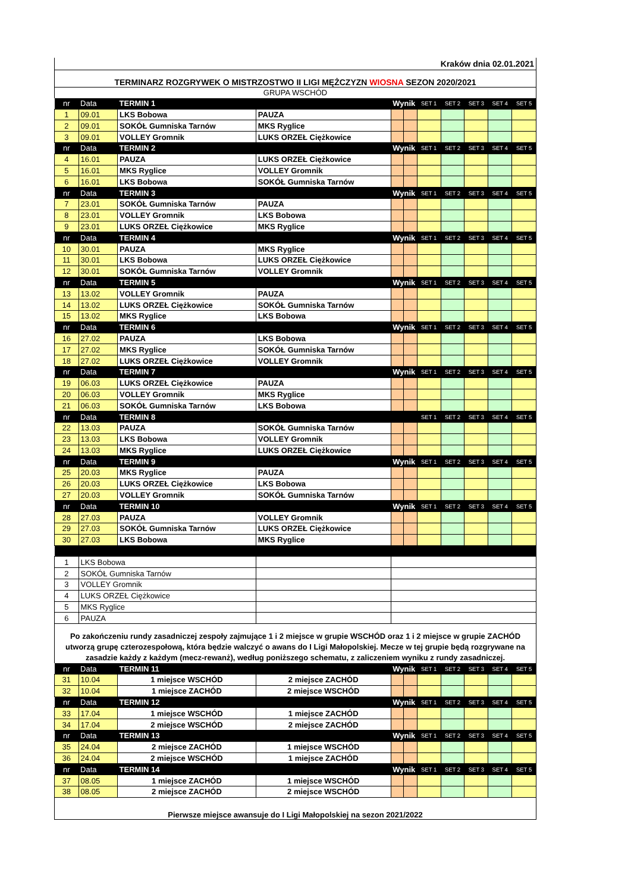| Kraków dnia 02.01.2021 | | | | | | | | | | |
| TERMINARZ ROZGRYWEK O MISTRZOSTWO II LIGI MĘŻCZYZN WIOSNA SEZON 2020/2021 | | | | | | | | | | |
| GRUPA WSCHÓD | | | | | | | | | | |
| nr | Data | TERMIN 1 | | Wynik | | SET 1 | SET 2 | SET 3 | SET 4 | SET 5 |
| 1 | 09.01 | LKS Bobowa | PAUZA | | | | | | | |
| 2 | 09.01 | SOKÓŁ Gumniska Tarnów | MKS Ryglice | | | | | | | |
| 3 | 09.01 | VOLLEY Gromnik | LUKS ORZEŁ Ciężkowice | | | | | | | |
| nr | Data | TERMIN 2 | | Wynik | | SET 1 | SET 2 | SET 3 | SET 4 | SET 5 |
| 4 | 16.01 | PAUZA | LUKS ORZEŁ Ciężkowice | | | | | | | |
| 5 | 16.01 | MKS Ryglice | VOLLEY Gromnik | | | | | | | |
| 6 | 16.01 | LKS Bobowa | SOKÓŁ Gumniska Tarnów | | | | | | | |
| nr | Data | TERMIN 3 | | Wynik | | SET 1 | SET 2 | SET 3 | SET 4 | SET 5 |
| 7 | 23.01 | SOKÓŁ Gumniska Tarnów | PAUZA | | | | | | | |
| 8 | 23.01 | VOLLEY Gromnik | LKS Bobowa | | | | | | | |
| 9 | 23.01 | LUKS ORZEŁ Ciężkowice | MKS Ryglice | | | | | | | |
| nr | Data | TERMIN 4 | | Wynik | | SET 1 | SET 2 | SET 3 | SET 4 | SET 5 |
| 10 | 30.01 | PAUZA | MKS Ryglice | | | | | | | |
| 11 | 30.01 | LKS Bobowa | LUKS ORZEŁ Ciężkowice | | | | | | | |
| 12 | 30.01 | SOKÓŁ Gumniska Tarnów | VOLLEY Gromnik | | | | | | | |
| nr | Data | TERMIN 5 | | Wynik | | SET 1 | SET 2 | SET 3 | SET 4 | SET 5 |
| 13 | 13.02 | VOLLEY Gromnik | PAUZA | | | | | | | |
| 14 | 13.02 | LUKS ORZEŁ Ciężkowice | SOKÓŁ Gumniska Tarnów | | | | | | | |
| 15 | 13.02 | MKS Ryglice | LKS Bobowa | | | | | | | |
| nr | Data | TERMIN 6 | | Wynik | | SET 1 | SET 2 | SET 3 | SET 4 | SET 5 |
| 16 | 27.02 | PAUZA | LKS Bobowa | | | | | | | |
| 17 | 27.02 | MKS Ryglice | SOKÓŁ Gumniska Tarnów | | | | | | | |
| 18 | 27.02 | LUKS ORZEŁ Ciężkowice | VOLLEY Gromnik | | | | | | | |
| nr | Data | TERMIN 7 | | Wynik | | SET 1 | SET 2 | SET 3 | SET 4 | SET 5 |
| 19 | 06.03 | LUKS ORZEŁ Ciężkowice | PAUZA | | | | | | | |
| 20 | 06.03 | VOLLEY Gromnik | MKS Ryglice | | | | | | | |
| 21 | 06.03 | SOKÓŁ Gumniska Tarnów | LKS Bobowa | | | | | | | |
| nr | Data | TERMIN 8 | | | | SET 1 | SET 2 | SET 3 | SET 4 | SET 5 |
| 22 | 13.03 | PAUZA | SOKÓŁ Gumniska Tarnów | | | | | | | |
| 23 | 13.03 | LKS Bobowa | VOLLEY Gromnik | | | | | | | |
| 24 | 13.03 | MKS Ryglice | LUKS ORZEŁ Ciężkowice | | | | | | | |
| nr | Data | TERMIN 9 | | Wynik | | SET 1 | SET 2 | SET 3 | SET 4 | SET 5 |
| 25 | 20.03 | MKS Ryglice | PAUZA | | | | | | | |
| 26 | 20.03 | LUKS ORZEŁ Ciężkowice | LKS Bobowa | | | | | | | |
| 27 | 20.03 | VOLLEY Gromnik | SOKÓŁ Gumniska Tarnów | | | | | | | |
| nr | Data | TERMIN 10 | | Wynik | | SET 1 | SET 2 | SET 3 | SET 4 | SET 5 |
| 28 | 27.03 | PAUZA | VOLLEY Gromnik | | | | | | | |
| 29 | 27.03 | SOKÓŁ Gumniska Tarnów | LUKS ORZEŁ Ciężkowice | | | | | | | |
| 30 | 27.03 | LKS Bobowa | MKS Ryglice | | | | | | | |
| 1 | LKS Bobowa | | | | | | | | | |
| 2 | SOKÓŁ Gumniska Tarnów | | | | | | | | | |
| 3 | VOLLEY Gromnik | | | | | | | | | |
| 4 | LUKS ORZEŁ Ciężkowice | | | | | | | | | |
| 5 | MKS Ryglice | | | | | | | | | |
| 6 | PAUZA | | | | | | | | | |
| Po zakończeniu rundy zasadniczej zespoły zajmujące 1 i 2 miejsce w grupie WSCHÓD oraz 1 i 2 miejsce w grupie ZACHÓD utworzą grupę czterozespołową, która będzie walczyć o awans do I Ligi Małopolskiej. Mecze w tej grupie będą rozgrywane na zasadzie każdy z każdym (mecz-rewanż), według poniższego schematu, z zaliczeniem wyniku z rundy zasadniczej. | | | | | | | | | | |
| nr | Data | TERMIN 11 | | Wynik | | SET 1 | SET 2 | SET 3 | SET 4 | SET 5 |
| 31 | 10.04 | 1 miejsce WSCHÓD | 2 miejsce ZACHÓD | | | | | | | |
| 32 | 10.04 | 1 miejsce ZACHÓD | 2 miejsce WSCHÓD | | | | | | | |
| nr | Data | TERMIN 12 | | Wynik | | SET 1 | SET 2 | SET 3 | SET 4 | SET 5 |
| 33 | 17.04 | 1 miejsce WSCHÓD | 1 miejsce ZACHÓD | | | | | | | |
| 34 | 17.04 | 2 miejsce WSCHÓD | 2 miejsce ZACHÓD | | | | | | | |
| nr | Data | TERMIN 13 | | Wynik | | SET 1 | SET 2 | SET 3 | SET 4 | SET 5 |
| 35 | 24.04 | 2 miejsce ZACHÓD | 1 miejsce WSCHÓD | | | | | | | |
| 36 | 24.04 | 2 miejsce WSCHÓD | 1 miejsce ZACHÓD | | | | | | | |
| nr | Data | TERMIN 14 | | Wynik | | SET 1 | SET 2 | SET 3 | SET 4 | SET 5 |
| 37 | 08.05 | 1 miejsce ZACHÓD | 1 miejsce WSCHÓD | | | | | | | |
| 38 | 08.05 | 2 miejsce ZACHÓD | 2 miejsce WSCHÓD | | | | | | | |
| Pierwsze miejsce awansuje do I Ligi Małopolskiej na sezon 2021/2022 | | | | | | | | | | |